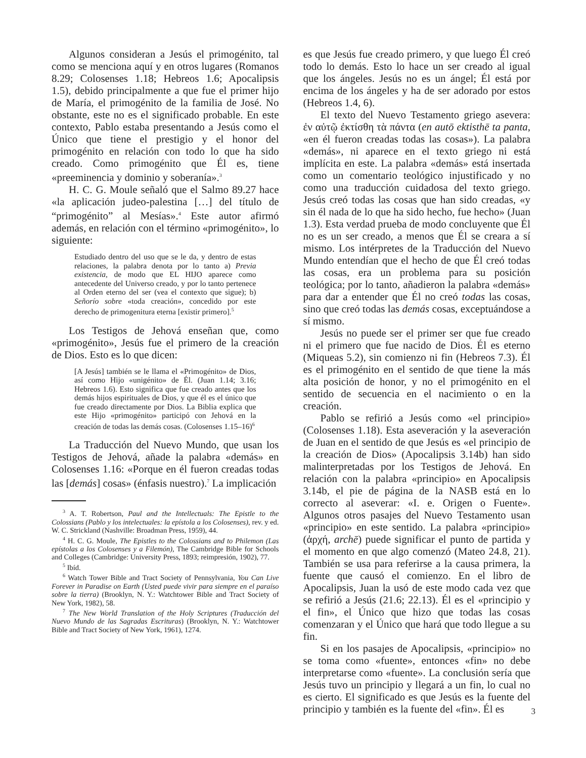Algunos consideran a Jesús el primogénito, tal como se menciona aquí y en otros lugares (Romanos 8.29; Colosenses 1.18; Hebreos 1.6; Apocalipsis 1.5), debido principalmente a que fue el primer hijo de María, el primogénito de la familia de José. No obstante, este no es el significado probable. En este contexto, Pablo estaba presentando a Jesús como el Único que tiene el prestigio y el honor del primogénito en relación con todo lo que ha sido creado. Como primogénito que Él es, tiene «preeminencia y dominio y soberanía».<sup>3</sup>
H. C. G. Moule señaló que el Salmo 89.27 hace «la aplicación judeo-palestina […] del título de “primogénito” al Mesías».<sup>4</sup> Este autor afirmó además, en relación con el término «primogénito», lo siguiente:
Estudiado dentro del uso que se le da, y dentro de estas relaciones, la palabra denota por lo tanto a) Previa existencia, de modo que EL HIJO aparece como antecedente del Universo creado, y por lo tanto pertenece al Orden eterno del ser (vea el contexto que sigue); b) Señorío sobre «toda creación», concedido por este derecho de primogenitura eterna [existir primero].<sup>5</sup>
Los Testigos de Jehová enseñan que, como «primogénito», Jesús fue el primero de la creación de Dios. Esto es lo que dicen:
[A Jesús] también se le llama el «Primogénito» de Dios, así como Hijo «unigénito» de Él. (Juan 1.14; 3.16; Hebreos 1.6). Esto significa que fue creado antes que los demás hijos espirituales de Dios, y que él es el único que fue creado directamente por Dios. La Biblia explica que este Hijo «primogénito» participó con Jehová en la creación de todas las demás cosas. (Colosenses 1.15–16)<sup>6</sup>
La Traducción del Nuevo Mundo, que usan los Testigos de Jehová, añade la palabra «demás» en Colosenses 1.16: «Porque en él fueron creadas todas las [demás] cosas» (énfasis nuestro).<sup>7</sup> La implicación
<sup>3</sup> A. T. Robertson, Paul and the Intellectuals: The Epistle to the Colossians (Pablo y los intelectuales: la epístola a los Colosenses), rev. y ed. W. C. Strickland (Nashville: Broadman Press, 1959), 44.
<sup>4</sup> H. C. G. Moule, The Epistles to the Colossians and to Philemon (Las epístolas a los Colosenses y a Filemón), The Cambridge Bible for Schools and Colleges (Cambridge: University Press, 1893; reimpresión, 1902), 77.
<sup>5</sup> Ibíd.
<sup>6</sup> Watch Tower Bible and Tract Society of Pennsylvania, You Can Live Forever in Paradise on Earth (Usted puede vivir para siempre en el paraíso sobre la tierra) (Brooklyn, N. Y.: Watchtower Bible and Tract Society of New York, 1982), 58.
<sup>7</sup> The New World Translation of the Holy Scriptures (Traducción del Nuevo Mundo de las Sagradas Escrituras) (Brooklyn, N. Y.: Watchtower Bible and Tract Society of New York, 1961), 1274.
es que Jesús fue creado primero, y que luego Él creó todo lo demás. Esto lo hace un ser creado al igual que los ángeles. Jesús no es un ángel; Él está por encima de los ángeles y ha de ser adorado por estos (Hebreos 1.4, 6).
El texto del Nuevo Testamento griego asevera: ἐν αὐτῷ ἐκτίσθη τὰ πάντα (en autō ektisthē ta panta, «en él fueron creadas todas las cosas»). La palabra «demás», ni aparece en el texto griego ni está implícita en este. La palabra «demás» está insertada como un comentario teológico injustificado y no como una traducción cuidadosa del texto griego. Jesús creó todas las cosas que han sido creadas, «y sin él nada de lo que ha sido hecho, fue hecho» (Juan 1.3). Esta verdad prueba de modo concluyente que Él no es un ser creado, a menos que Él se creara a sí mismo. Los intérpretes de la Traducción del Nuevo Mundo entendían que el hecho de que Él creó todas las cosas, era un problema para su posición teológica; por lo tanto, añadieron la palabra «demás» para dar a entender que Él no creó todas las cosas, sino que creó todas las demás cosas, exceptuándose a sí mismo.
Jesús no puede ser el primer ser que fue creado ni el primero que fue nacido de Dios. Él es eterno (Miqueas 5.2), sin comienzo ni fin (Hebreos 7.3). Él es el primogénito en el sentido de que tiene la más alta posición de honor, y no el primogénito en el sentido de secuencia en el nacimiento o en la creación.
Pablo se refirió a Jesús como «el principio» (Colosenses 1.18). Esta aseveración y la aseveración de Juan en el sentido de que Jesús es «el principio de la creación de Dios» (Apocalipsis 3.14b) han sido malinterpretadas por los Testigos de Jehová. En relación con la palabra «principio» en Apocalipsis 3.14b, el pie de página de la NASB está en lo correcto al aseverar: «I. e. Origen o Fuente». Algunos otros pasajes del Nuevo Testamento usan «principio» en este sentido. La palabra «principio» (ἀρχή, archē) puede significar el punto de partida y el momento en que algo comenzó (Mateo 24.8, 21). También se usa para referirse a la causa primera, la fuente que causó el comienzo. En el libro de Apocalipsis, Juan la usó de este modo cada vez que se refirió a Jesús (21.6; 22.13). Él es el «principio y el fin», el Único que hizo que todas las cosas comenzaran y el Único que hará que todo llegue a su fin.
Si en los pasajes de Apocalipsis, «principio» no se toma como «fuente», entonces «fin» no debe interpretarse como «fuente». La conclusión sería que Jesús tuvo un principio y llegará a un fin, lo cual no es cierto. El significado es que Jesús es la fuente del principio y también es la fuente del «fin». Él es
3